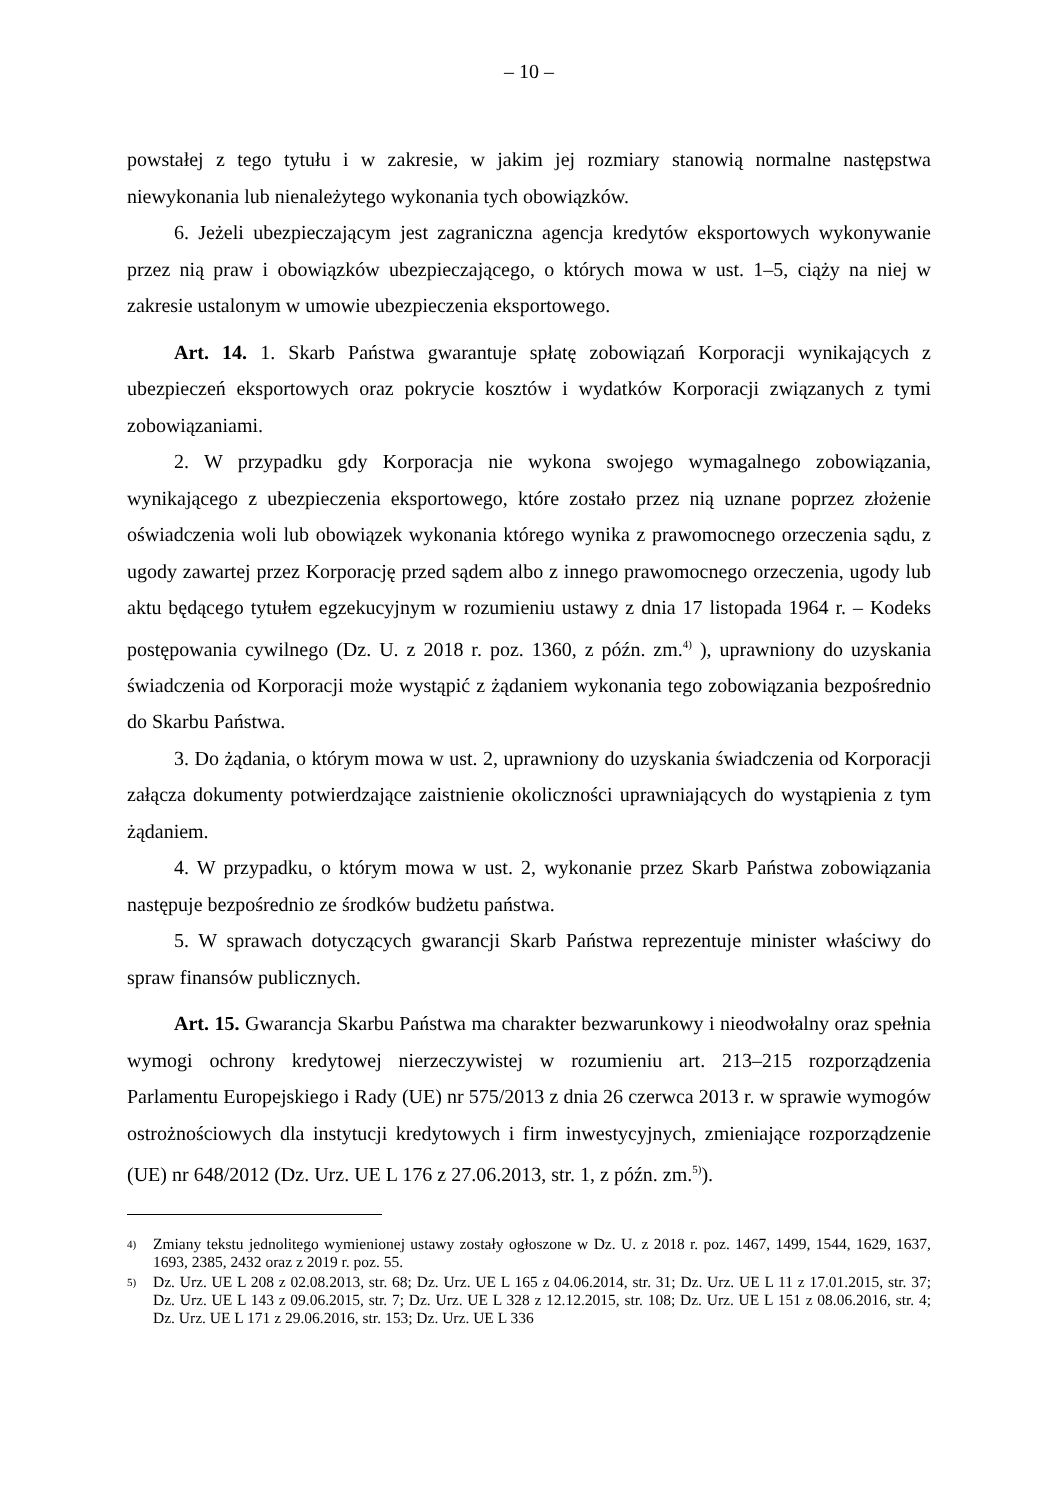– 10 –
powstałej z tego tytułu i w zakresie, w jakim jej rozmiary stanowią normalne następstwa niewykonania lub nienależytego wykonania tych obowiązków.
6. Jeżeli ubezpieczającym jest zagraniczna agencja kredytów eksportowych wykonywanie przez nią praw i obowiązków ubezpieczającego, o których mowa w ust. 1–5, ciąży na niej w zakresie ustalonym w umowie ubezpieczenia eksportowego.
Art. 14. 1. Skarb Państwa gwarantuje spłatę zobowiązań Korporacji wynikających z ubezpieczeń eksportowych oraz pokrycie kosztów i wydatków Korporacji związanych z tymi zobowiązaniami.
2. W przypadku gdy Korporacja nie wykona swojego wymagalnego zobowiązania, wynikającego z ubezpieczenia eksportowego, które zostało przez nią uznane poprzez złożenie oświadczenia woli lub obowiązek wykonania którego wynika z prawomocnego orzeczenia sądu, z ugody zawartej przez Korporację przed sądem albo z innego prawomocnego orzeczenia, ugody lub aktu będącego tytułem egzekucyjnym w rozumieniu ustawy z dnia 17 listopada 1964 r. – Kodeks postępowania cywilnego (Dz. U. z 2018 r. poz. 1360, z późn. zm.<sup>4)</sup> ), uprawniony do uzyskania świadczenia od Korporacji może wystąpić z żądaniem wykonania tego zobowiązania bezpośrednio do Skarbu Państwa.
3. Do żądania, o którym mowa w ust. 2, uprawniony do uzyskania świadczenia od Korporacji załącza dokumenty potwierdzające zaistnienie okoliczności uprawniających do wystąpienia z tym żądaniem.
4. W przypadku, o którym mowa w ust. 2, wykonanie przez Skarb Państwa zobowiązania następuje bezpośrednio ze środków budżetu państwa.
5. W sprawach dotyczących gwarancji Skarb Państwa reprezentuje minister właściwy do spraw finansów publicznych.
Art. 15. Gwarancja Skarbu Państwa ma charakter bezwarunkowy i nieodwołalny oraz spełnia wymogi ochrony kredytowej nierzeczywistej w rozumieniu art. 213–215 rozporządzenia Parlamentu Europejskiego i Rady (UE) nr 575/2013 z dnia 26 czerwca 2013 r. w sprawie wymogów ostrożnościowych dla instytucji kredytowych i firm inwestycyjnych, zmieniające rozporządzenie (UE) nr 648/2012 (Dz. Urz. UE L 176 z 27.06.2013, str. 1, z późn. zm.<sup>5)</sup>).
<sup>4)</sup>
Zmiany tekstu jednolitego wymienionej ustawy zostały ogłoszone w Dz. U. z 2018 r. poz. 1467, 1499, 1544, 1629, 1637, 1693, 2385, 2432 oraz z 2019 r. poz. 55.
<sup>5)</sup>
Dz. Urz. UE L 208 z 02.08.2013, str. 68; Dz. Urz. UE L 165 z 04.06.2014, str. 31; Dz. Urz. UE L 11 z 17.01.2015, str. 37; Dz. Urz. UE L 143 z 09.06.2015, str. 7; Dz. Urz. UE L 328 z 12.12.2015, str. 108; Dz. Urz. UE L 151 z 08.06.2016, str. 4; Dz. Urz. UE L 171 z 29.06.2016, str. 153; Dz. Urz. UE L 336